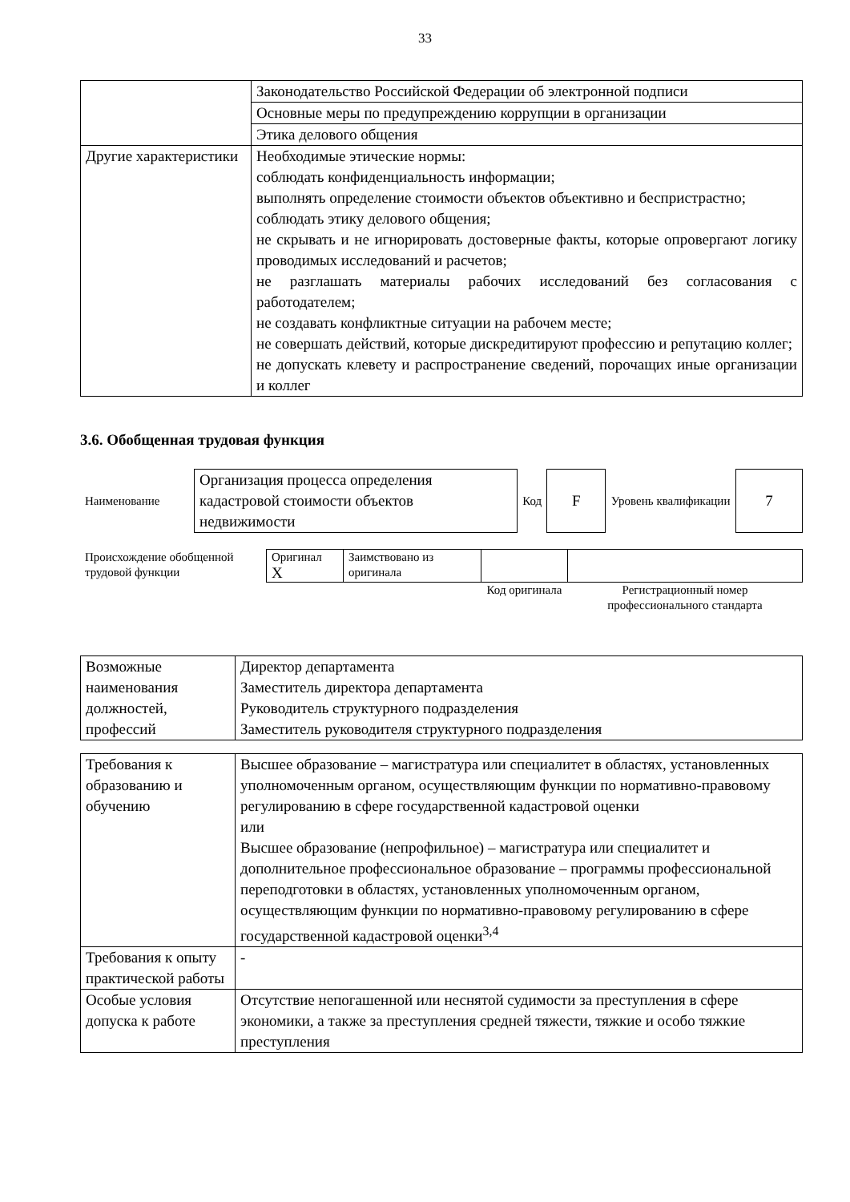33
| | Законодательство Российской Федерации об электронной подписи |
| | Основные меры по предупреждению коррупции в организации |
| | Этика делового общения |
| Другие характеристики | Необходимые этические нормы: соблюдать конфиденциальность информации; выполнять определение стоимости объектов объективно и беспристрастно; соблюдать этику делового общения; не скрывать и не игнорировать достоверные факты, которые опровергают логику проводимых исследований и расчетов; не разглашать материалы рабочих исследований без согласования с работодателем; не создавать конфликтные ситуации на рабочем месте; не совершать действий, которые дискредитируют профессию и репутацию коллег; не допускать клевету и распространение сведений, порочащих иные организации и коллег |
3.6. Обобщенная трудовая функция
| Наименование | Организация процесса определения кадастровой стоимости объектов недвижимости | Код | F | Уровень квалификации | 7 |
| Происхождение обобщенной трудовой функции | Оригинал X | Заимствовано из оригинала | | |
| | | | Код оригинала | Регистрационный номер профессионального стандарта |
| Возможные наименования должностей, профессий | Директор департамента Заместитель директора департамента Руководитель структурного подразделения Заместитель руководителя структурного подразделения |
| Требования к образованию и обучению | Высшее образование – магистратура или специалитет в областях, установленных уполномоченным органом, осуществляющим функции по нормативно-правовому регулированию в сфере государственной кадастровой оценки или Высшее образование (непрофильное) – магистратура или специалитет и дополнительное профессиональное образование – программы профессиональной переподготовки в областях, установленных уполномоченным органом, осуществляющим функции по нормативно-правовому регулированию в сфере государственной кадастровой оценки<sup>3,4</sup> |
| Требования к опыту практической работы | - |
| Особые условия допуска к работе | Отсутствие непогашенной или неснятой судимости за преступления в сфере экономики, а также за преступления средней тяжести, тяжкие и особо тяжкие преступления |